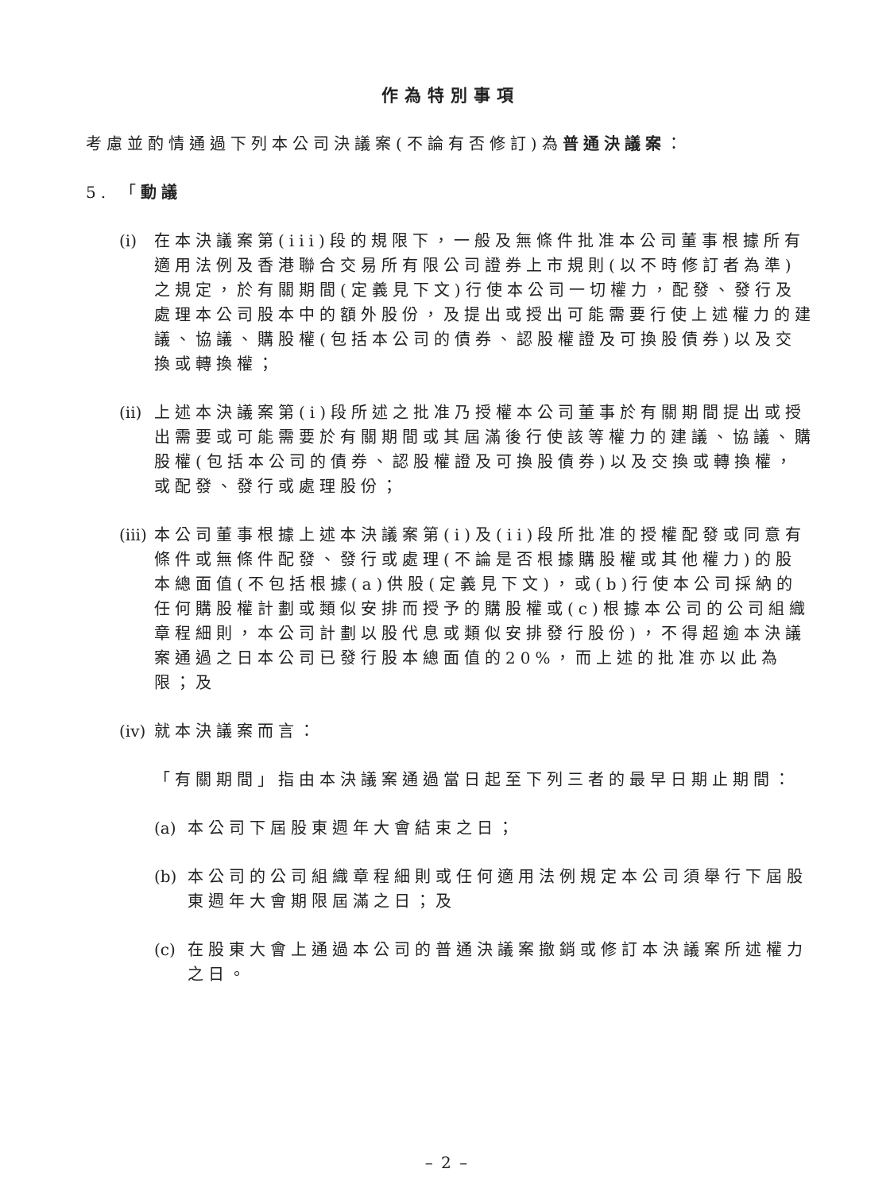作為特別事項
考慮並酌情通過下列本公司決議案(不論有否修訂)為普通決議案：
5. 「動議
(i) 在本決議案第(iii)段的規限下，一般及無條件批准本公司董事根據所有適用法例及香港聯合交易所有限公司證券上市規則(以不時修訂者為準)之規定，於有關期間(定義見下文)行使本公司一切權力，配發、發行及處理本公司股本中的額外股份，及提出或授出可能需要行使上述權力的建議、協議、購股權(包括本公司的債券、認股權證及可換股債券)以及交換或轉換權；
(ii) 上述本決議案第(i)段所述之批准乃授權本公司董事於有關期間提出或授出需要或可能需要於有關期間或其屆滿後行使該等權力的建議、協議、購股權(包括本公司的債券、認股權證及可換股債券)以及交換或轉換權，或配發、發行或處理股份；
(iii) 本公司董事根據上述本決議案第(i)及(ii)段所批准的授權配發或同意有條件或無條件配發、發行或處理(不論是否根據購股權或其他權力)的股本總面值(不包括根據(a)供股(定義見下文)，或(b)行使本公司採納的任何購股權計劃或類似安排而授予的購股權或(c)根據本公司的公司組織章程細則，本公司計劃以股代息或類似安排發行股份)，不得超逾本決議案通過之日本公司已發行股本總面值的20%，而上述的批准亦以此為限；及
(iv) 就本決議案而言：
「有關期間」指由本決議案通過當日起至下列三者的最早日期止期間：
(a) 本公司下屆股東週年大會結束之日；
(b) 本公司的公司組織章程細則或任何適用法例規定本公司須舉行下屆股東週年大會期限屆滿之日；及
(c) 在股東大會上通過本公司的普通決議案撤銷或修訂本決議案所述權力之日。
– 2 –